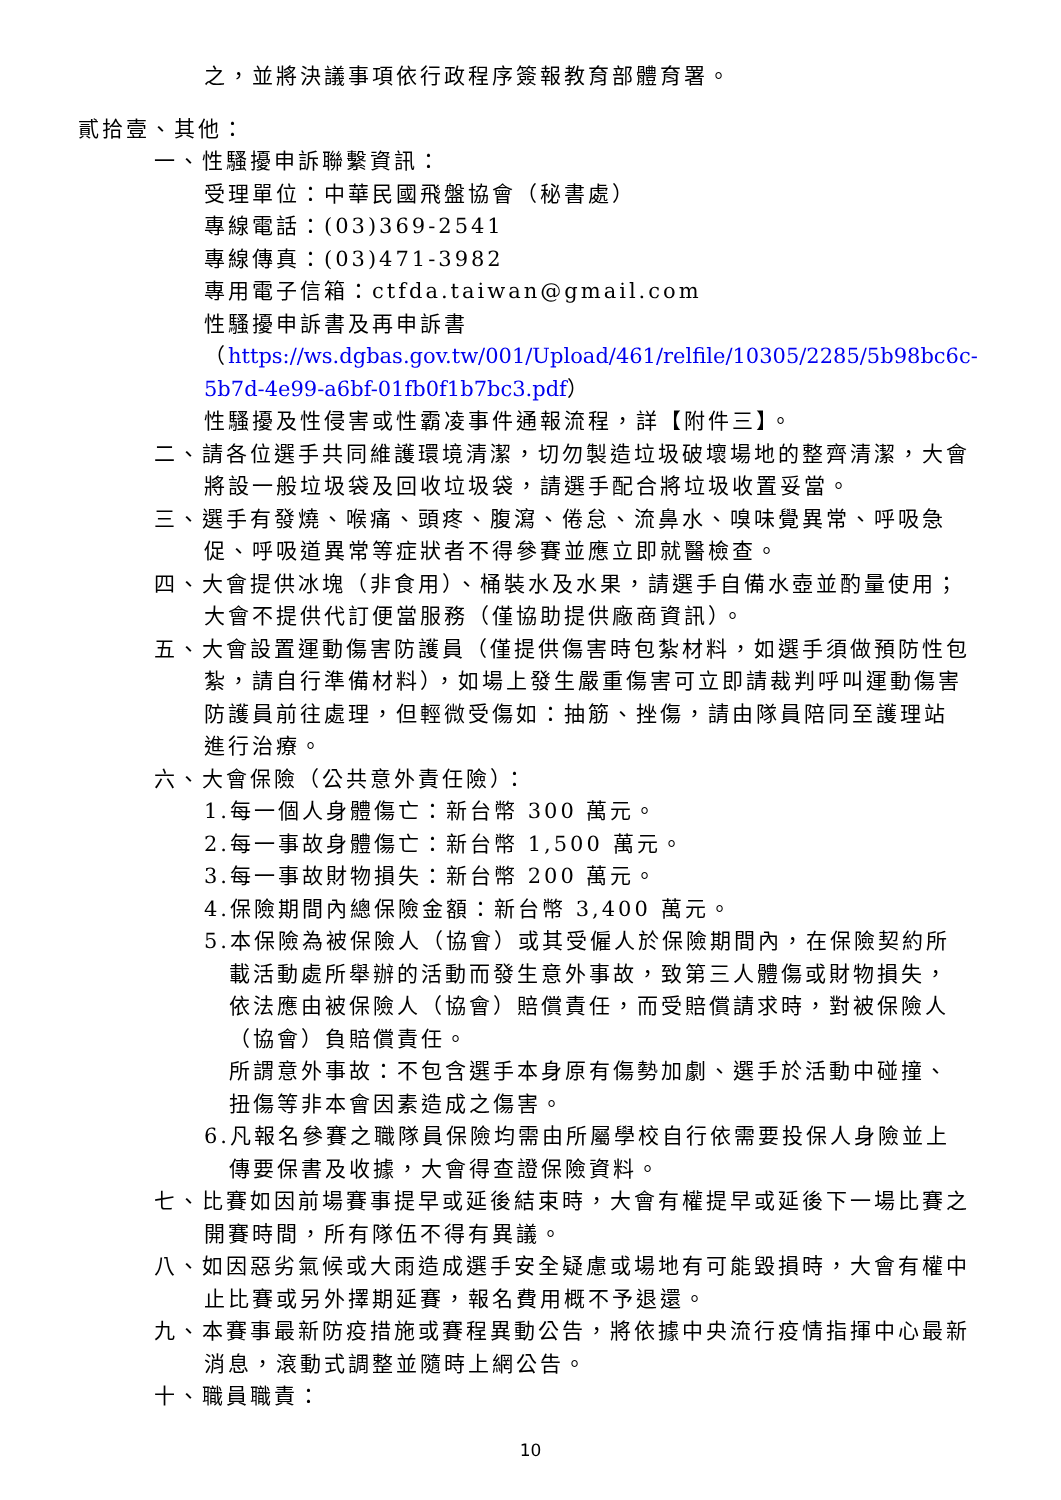之，並將決議事項依行政程序簽報教育部體育署。
貳拾壹、其他：
一、性騷擾申訴聯繫資訊：
受理單位：中華民國飛盤協會（秘書處）
專線電話：(03)369-2541
專線傳真：(03)471-3982
專用電子信箱：ctfda.taiwan@gmail.com
性騷擾申訴書及再申訴書
（https://ws.dgbas.gov.tw/001/Upload/461/relfile/10305/2285/5b98bc6c-5b7d-4e99-a6bf-01fb0f1b7bc3.pdf）
性騷擾及性侵害或性霸凌事件通報流程，詳【附件三】。
二、請各位選手共同維護環境清潔，切勿製造垃圾破壞場地的整齊清潔，大會將設一般垃圾袋及回收垃圾袋，請選手配合將垃圾收置妥當。
三、選手有發燒、喉痛、頭疼、腹瀉、倦怠、流鼻水、嗅味覺異常、呼吸急促、呼吸道異常等症狀者不得參賽並應立即就醫檢查。
四、大會提供冰塊（非食用）、桶裝水及水果，請選手自備水壺並酌量使用；大會不提供代訂便當服務（僅協助提供廠商資訊）。
五、大會設置運動傷害防護員（僅提供傷害時包紮材料，如選手須做預防性包紮，請自行準備材料），如場上發生嚴重傷害可立即請裁判呼叫運動傷害防護員前往處理，但輕微受傷如：抽筋、挫傷，請由隊員陪同至護理站進行治療。
六、大會保險（公共意外責任險）：
1.每一個人身體傷亡：新台幣 300 萬元。
2.每一事故身體傷亡：新台幣 1,500 萬元。
3.每一事故財物損失：新台幣 200 萬元。
4.保險期間內總保險金額：新台幣 3,400 萬元。
5.本保險為被保險人（協會）或其受僱人於保險期間內，在保險契約所載活動處所舉辦的活動而發生意外事故，致第三人體傷或財物損失，依法應由被保險人（協會）賠償責任，而受賠償請求時，對被保險人（協會）負賠償責任。
所謂意外事故：不包含選手本身原有傷勢加劇、選手於活動中碰撞、扭傷等非本會因素造成之傷害。
6.凡報名參賽之職隊員保險均需由所屬學校自行依需要投保人身險並上傳要保書及收據，大會得查證保險資料。
七、比賽如因前場賽事提早或延後結束時，大會有權提早或延後下一場比賽之開賽時間，所有隊伍不得有異議。
八、如因惡劣氣候或大雨造成選手安全疑慮或場地有可能毀損時，大會有權中止比賽或另外擇期延賽，報名費用概不予退還。
九、本賽事最新防疫措施或賽程異動公告，將依據中央流行疫情指揮中心最新消息，滾動式調整並隨時上網公告。
十、職員職責：
10